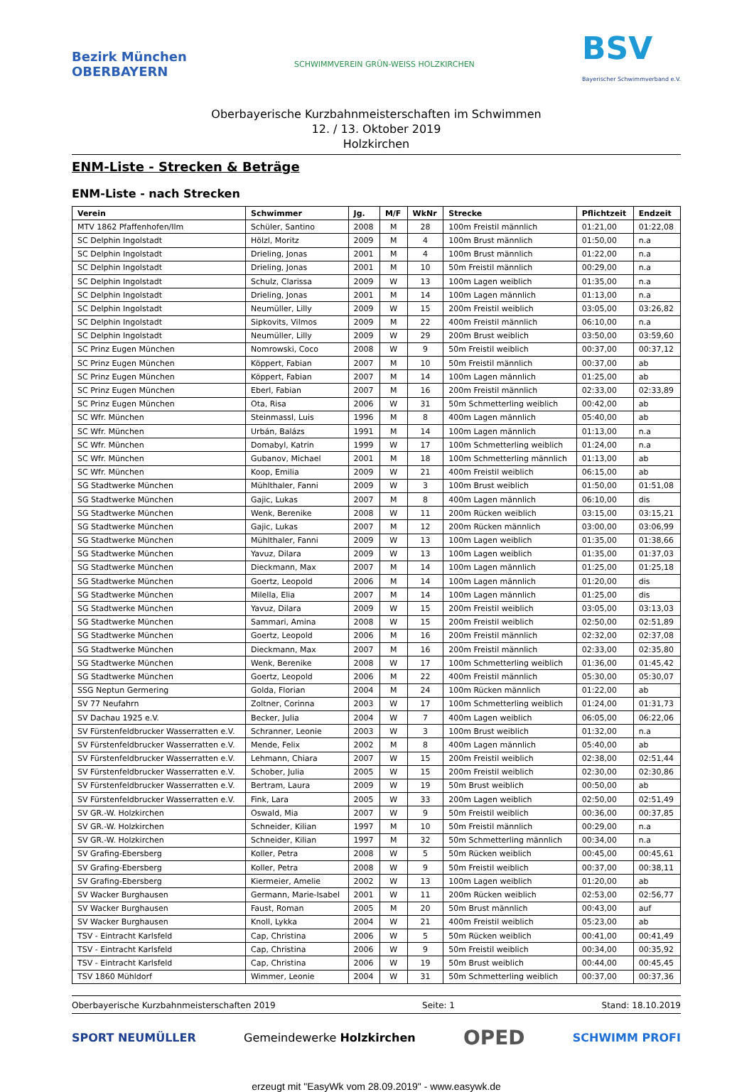Bezirk München
OBERBAYERN
SCHWIMMVEREIN GRÜN-WEISS HOLZKIRCHEN
BSV
Bayerischer Schwimmverband e.V.
Oberbayerische Kurzbahnmeisterschaften im Schwimmen
12. / 13. Oktober 2019
Holzkirchen
ENM-Liste - Strecken & Beträge
ENM-Liste - nach Strecken
| Verein | Schwimmer | Jg. | M/F | WkNr | Strecke | Pflichtzeit | Endzeit |
| --- | --- | --- | --- | --- | --- | --- | --- |
| MTV 1862 Pfaffenhofen/Ilm | Schüler, Santino | 2008 | M | 28 | 100m Freistil männlich | 01:21,00 | 01:22,08 |
| SC Delphin Ingolstadt | Hölzl, Moritz | 2009 | M | 4 | 100m Brust männlich | 01:50,00 | n.a |
| SC Delphin Ingolstadt | Drieling, Jonas | 2001 | M | 4 | 100m Brust männlich | 01:22,00 | n.a |
| SC Delphin Ingolstadt | Drieling, Jonas | 2001 | M | 10 | 50m Freistil männlich | 00:29,00 | n.a |
| SC Delphin Ingolstadt | Schulz, Clarissa | 2009 | W | 13 | 100m Lagen weiblich | 01:35,00 | n.a |
| SC Delphin Ingolstadt | Drieling, Jonas | 2001 | M | 14 | 100m Lagen männlich | 01:13,00 | n.a |
| SC Delphin Ingolstadt | Neumüller, Lilly | 2009 | W | 15 | 200m Freistil weiblich | 03:05,00 | 03:26,82 |
| SC Delphin Ingolstadt | Sipkovits, Vilmos | 2009 | M | 22 | 400m Freistil männlich | 06:10,00 | n.a |
| SC Delphin Ingolstadt | Neumüller, Lilly | 2009 | W | 29 | 200m Brust weiblich | 03:50,00 | 03:59,60 |
| SC Prinz Eugen München | Nomrowski, Coco | 2008 | W | 9 | 50m Freistil weiblich | 00:37,00 | 00:37,12 |
| SC Prinz Eugen München | Köppert, Fabian | 2007 | M | 10 | 50m Freistil männlich | 00:37,00 | ab |
| SC Prinz Eugen München | Köppert, Fabian | 2007 | M | 14 | 100m Lagen männlich | 01:25,00 | ab |
| SC Prinz Eugen München | Eberl, Fabian | 2007 | M | 16 | 200m Freistil männlich | 02:33,00 | 02:33,89 |
| SC Prinz Eugen München | Ota, Risa | 2006 | W | 31 | 50m Schmetterling weiblich | 00:42,00 | ab |
| SC Wfr. München | Steinmassl, Luis | 1996 | M | 8 | 400m Lagen männlich | 05:40,00 | ab |
| SC Wfr. München | Urbán, Balázs | 1991 | M | 14 | 100m Lagen männlich | 01:13,00 | n.a |
| SC Wfr. München | Domabyl, Katrin | 1999 | W | 17 | 100m Schmetterling weiblich | 01:24,00 | n.a |
| SC Wfr. München | Gubanov, Michael | 2001 | M | 18 | 100m Schmetterling männlich | 01:13,00 | ab |
| SC Wfr. München | Koop, Emilia | 2009 | W | 21 | 400m Freistil weiblich | 06:15,00 | ab |
| SG Stadtwerke München | Mühlthaler, Fanni | 2009 | W | 3 | 100m Brust weiblich | 01:50,00 | 01:51,08 |
| SG Stadtwerke München | Gajic, Lukas | 2007 | M | 8 | 400m Lagen männlich | 06:10,00 | dis |
| SG Stadtwerke München | Wenk, Berenike | 2008 | W | 11 | 200m Rücken weiblich | 03:15,00 | 03:15,21 |
| SG Stadtwerke München | Gajic, Lukas | 2007 | M | 12 | 200m Rücken männlich | 03:00,00 | 03:06,99 |
| SG Stadtwerke München | Mühlthaler, Fanni | 2009 | W | 13 | 100m Lagen weiblich | 01:35,00 | 01:38,66 |
| SG Stadtwerke München | Yavuz, Dilara | 2009 | W | 13 | 100m Lagen weiblich | 01:35,00 | 01:37,03 |
| SG Stadtwerke München | Dieckmann, Max | 2007 | M | 14 | 100m Lagen männlich | 01:25,00 | 01:25,18 |
| SG Stadtwerke München | Goertz, Leopold | 2006 | M | 14 | 100m Lagen männlich | 01:20,00 | dis |
| SG Stadtwerke München | Milella, Elia | 2007 | M | 14 | 100m Lagen männlich | 01:25,00 | dis |
| SG Stadtwerke München | Yavuz, Dilara | 2009 | W | 15 | 200m Freistil weiblich | 03:05,00 | 03:13,03 |
| SG Stadtwerke München | Sammari, Amina | 2008 | W | 15 | 200m Freistil weiblich | 02:50,00 | 02:51,89 |
| SG Stadtwerke München | Goertz, Leopold | 2006 | M | 16 | 200m Freistil männlich | 02:32,00 | 02:37,08 |
| SG Stadtwerke München | Dieckmann, Max | 2007 | M | 16 | 200m Freistil männlich | 02:33,00 | 02:35,80 |
| SG Stadtwerke München | Wenk, Berenike | 2008 | W | 17 | 100m Schmetterling weiblich | 01:36,00 | 01:45,42 |
| SG Stadtwerke München | Goertz, Leopold | 2006 | M | 22 | 400m Freistil männlich | 05:30,00 | 05:30,07 |
| SSG Neptun Germering | Golda, Florian | 2004 | M | 24 | 100m Rücken männlich | 01:22,00 | ab |
| SV 77 Neufahrn | Zoltner, Corinna | 2003 | W | 17 | 100m Schmetterling weiblich | 01:24,00 | 01:31,73 |
| SV Dachau 1925 e.V. | Becker, Julia | 2004 | W | 7 | 400m Lagen weiblich | 06:05,00 | 06:22,06 |
| SV Fürstenfeldbrucker Wasserratten e.V. | Schranner, Leonie | 2003 | W | 3 | 100m Brust weiblich | 01:32,00 | n.a |
| SV Fürstenfeldbrucker Wasserratten e.V. | Mende, Felix | 2002 | M | 8 | 400m Lagen männlich | 05:40,00 | ab |
| SV Fürstenfeldbrucker Wasserratten e.V. | Lehmann, Chiara | 2007 | W | 15 | 200m Freistil weiblich | 02:38,00 | 02:51,44 |
| SV Fürstenfeldbrucker Wasserratten e.V. | Schober, Julia | 2005 | W | 15 | 200m Freistil weiblich | 02:30,00 | 02:30,86 |
| SV Fürstenfeldbrucker Wasserratten e.V. | Bertram, Laura | 2009 | W | 19 | 50m Brust weiblich | 00:50,00 | ab |
| SV Fürstenfeldbrucker Wasserratten e.V. | Fink, Lara | 2005 | W | 33 | 200m Lagen weiblich | 02:50,00 | 02:51,49 |
| SV GR.-W. Holzkirchen | Oswald, Mia | 2007 | W | 9 | 50m Freistil weiblich | 00:36,00 | 00:37,85 |
| SV GR.-W. Holzkirchen | Schneider, Kilian | 1997 | M | 10 | 50m Freistil männlich | 00:29,00 | n.a |
| SV GR.-W. Holzkirchen | Schneider, Kilian | 1997 | M | 32 | 50m Schmetterling männlich | 00:34,00 | n.a |
| SV Grafing-Ebersberg | Koller, Petra | 2008 | W | 5 | 50m Rücken weiblich | 00:45,00 | 00:45,61 |
| SV Grafing-Ebersberg | Koller, Petra | 2008 | W | 9 | 50m Freistil weiblich | 00:37,00 | 00:38,11 |
| SV Grafing-Ebersberg | Kiermeier, Amelie | 2002 | W | 13 | 100m Lagen weiblich | 01:20,00 | ab |
| SV Wacker Burghausen | Germann, Marie-Isabel | 2001 | W | 11 | 200m Rücken weiblich | 02:53,00 | 02:56,77 |
| SV Wacker Burghausen | Faust, Roman | 2005 | M | 20 | 50m Brust männlich | 00:43,00 | auf |
| SV Wacker Burghausen | Knoll, Lykka | 2004 | W | 21 | 400m Freistil weiblich | 05:23,00 | ab |
| TSV - Eintracht Karlsfeld | Cap, Christina | 2006 | W | 5 | 50m Rücken weiblich | 00:41,00 | 00:41,49 |
| TSV - Eintracht Karlsfeld | Cap, Christina | 2006 | W | 9 | 50m Freistil weiblich | 00:34,00 | 00:35,92 |
| TSV - Eintracht Karlsfeld | Cap, Christina | 2006 | W | 19 | 50m Brust weiblich | 00:44,00 | 00:45,45 |
| TSV 1860 Mühldorf | Wimmer, Leonie | 2004 | W | 31 | 50m Schmetterling weiblich | 00:37,00 | 00:37,36 |
Oberbayerische Kurzbahnmeisterschaften 2019 Seite: 1 Stand: 18.10.2019
SPORT NEUMÜLLER Gemeindewerke Holzkirchen OPED SCHWIMM PROFI
erzeugt mit "EasyWk vom 28.09.2019" - www.easywk.de